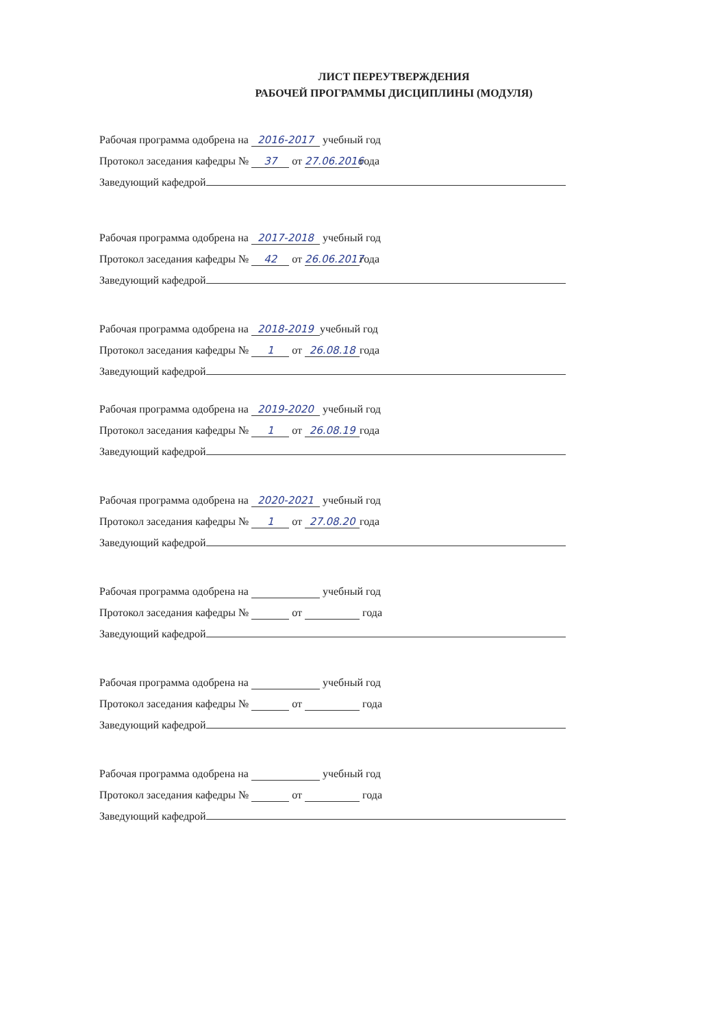ЛИСТ ПЕРЕУТВЕРЖДЕНИЯ
РАБОЧЕЙ ПРОГРАММЫ ДИСЦИПЛИНЫ (МОДУЛЯ)
Рабочая программа одобрена на 2016-2017 учебный год
Протокол заседания кафедры № 37 от 27.06.2016 года
Заведующий кафедрой
Рабочая программа одобрена на 2017-2018 учебный год
Протокол заседания кафедры № 42 от 26.06.2017 года
Заведующий кафедрой
Рабочая программа одобрена на 2018-2019 учебный год
Протокол заседания кафедры № 1 от 26.08.18 года
Заведующий кафедрой
Рабочая программа одобрена на 2019-2020 учебный год
Протокол заседания кафедры № 1 от 26.08.19 года
Заведующий кафедрой
Рабочая программа одобрена на 2020-2021 учебный год
Протокол заседания кафедры № 1 от 27.08.20 года
Заведующий кафедрой
Рабочая программа одобрена на учебный год
Протокол заседания кафедры № от года
Заведующий кафедрой
Рабочая программа одобрена на учебный год
Протокол заседания кафедры № от года
Заведующий кафедрой
Рабочая программа одобрена на учебный год
Протокол заседания кафедры № от года
Заведующий кафедрой